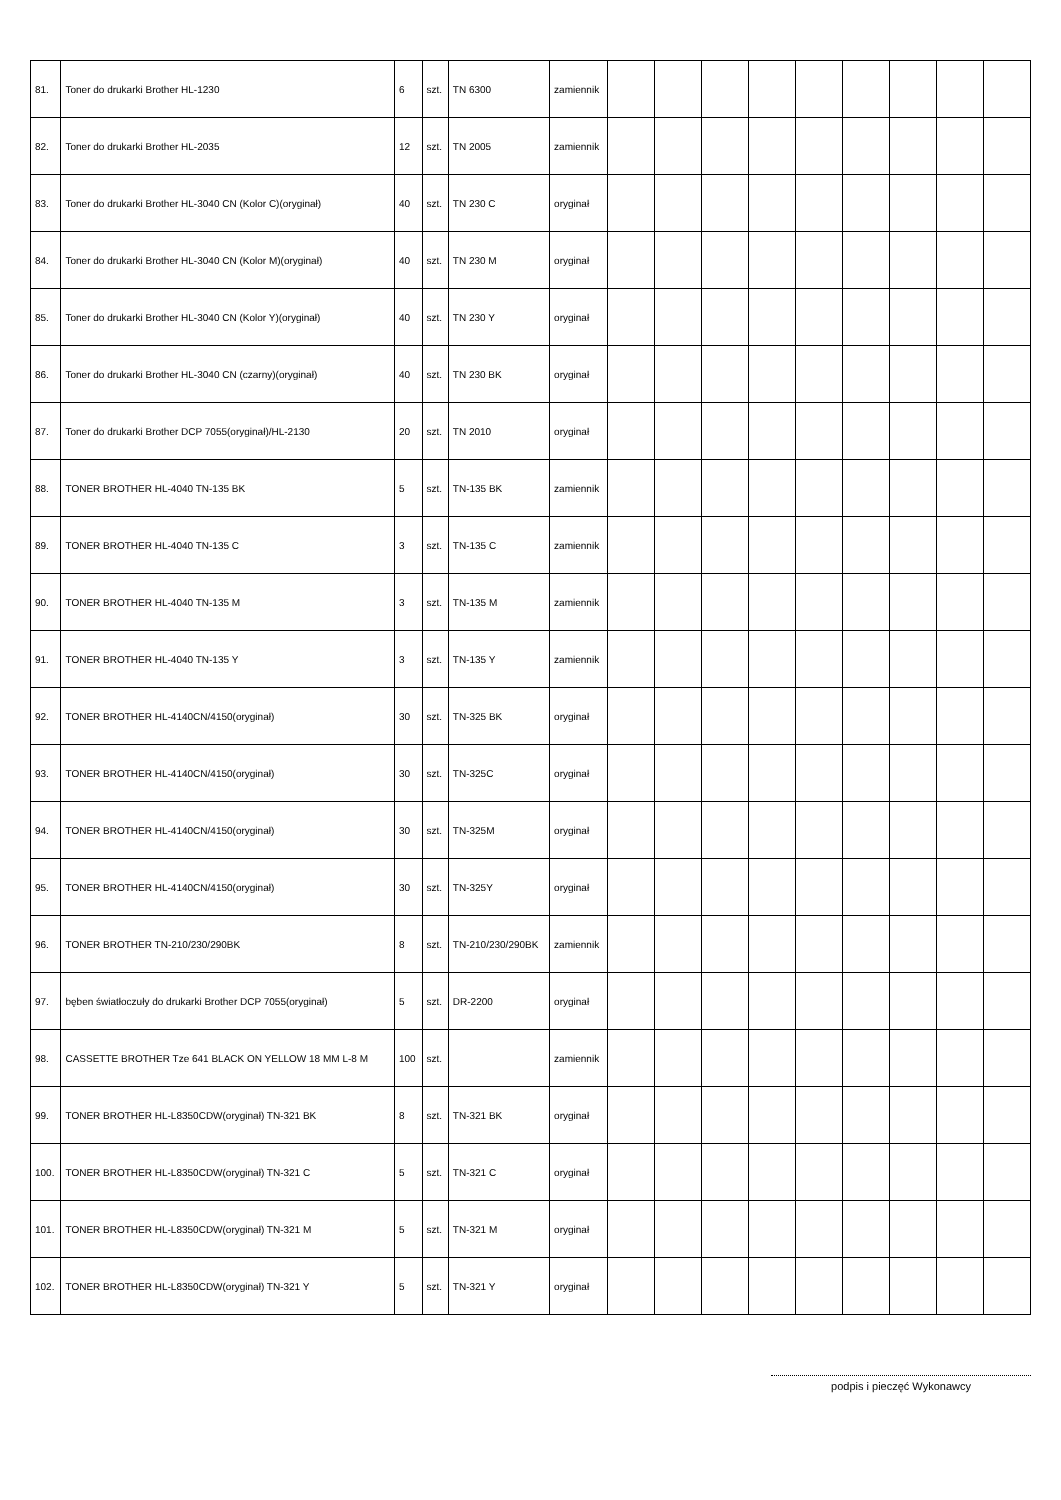| 81. | Toner do drukarki Brother HL-1230 | 6 | szt. | TN 6300 | zamiennik | | | | | | | | | |
| 82. | Toner do drukarki Brother HL-2035 | 12 | szt. | TN 2005 | zamiennik | | | | | | | | | |
| 83. | Toner do drukarki Brother HL-3040 CN (Kolor C)(oryginał) | 40 | szt. | TN 230 C | oryginał | | | | | | | | | |
| 84. | Toner do drukarki Brother HL-3040 CN (Kolor M)(oryginał) | 40 | szt. | TN 230 M | oryginał | | | | | | | | | |
| 85. | Toner do drukarki Brother HL-3040 CN (Kolor Y)(oryginał) | 40 | szt. | TN 230 Y | oryginał | | | | | | | | | |
| 86. | Toner do drukarki Brother HL-3040 CN (czarny)(oryginał) | 40 | szt. | TN 230 BK | oryginał | | | | | | | | | |
| 87. | Toner do drukarki Brother DCP 7055(oryginał)/HL-2130 | 20 | szt. | TN 2010 | oryginał | | | | | | | | | |
| 88. | TONER BROTHER HL-4040 TN-135 BK | 5 | szt. | TN-135 BK | zamiennik | | | | | | | | | |
| 89. | TONER BROTHER HL-4040 TN-135 C | 3 | szt. | TN-135 C | zamiennik | | | | | | | | | |
| 90. | TONER BROTHER HL-4040 TN-135 M | 3 | szt. | TN-135 M | zamiennik | | | | | | | | | |
| 91. | TONER BROTHER HL-4040 TN-135 Y | 3 | szt. | TN-135 Y | zamiennik | | | | | | | | | |
| 92. | TONER BROTHER HL-4140CN/4150(oryginał) | 30 | szt. | TN-325 BK | oryginał | | | | | | | | | |
| 93. | TONER BROTHER HL-4140CN/4150(oryginał) | 30 | szt. | TN-325C | oryginał | | | | | | | | | |
| 94. | TONER BROTHER HL-4140CN/4150(oryginał) | 30 | szt. | TN-325M | oryginał | | | | | | | | | |
| 95. | TONER BROTHER HL-4140CN/4150(oryginał) | 30 | szt. | TN-325Y | oryginał | | | | | | | | | |
| 96. | TONER BROTHER TN-210/230/290BK | 8 | szt. | TN-210/230/290BK | zamiennik | | | | | | | | | |
| 97. | bęben światłoczuły do drukarki Brother DCP 7055(oryginał) | 5 | szt. | DR-2200 | oryginał | | | | | | | | | |
| 98. | CASSETTE BROTHER Tze 641 BLACK ON YELLOW 18 MM L-8 M | 100 | szt. | | zamiennik | | | | | | | | | |
| 99. | TONER BROTHER HL-L8350CDW(oryginał) TN-321 BK | 8 | szt. | TN-321 BK | oryginał | | | | | | | | | |
| 100. | TONER BROTHER HL-L8350CDW(oryginał) TN-321 C | 5 | szt. | TN-321 C | oryginał | | | | | | | | | |
| 101. | TONER BROTHER HL-L8350CDW(oryginał) TN-321 M | 5 | szt. | TN-321 M | oryginał | | | | | | | | | |
| 102. | TONER BROTHER HL-L8350CDW(oryginał) TN-321 Y | 5 | szt. | TN-321 Y | oryginał | | | | | | | | | |
podpis i pieczęć Wykonawcy